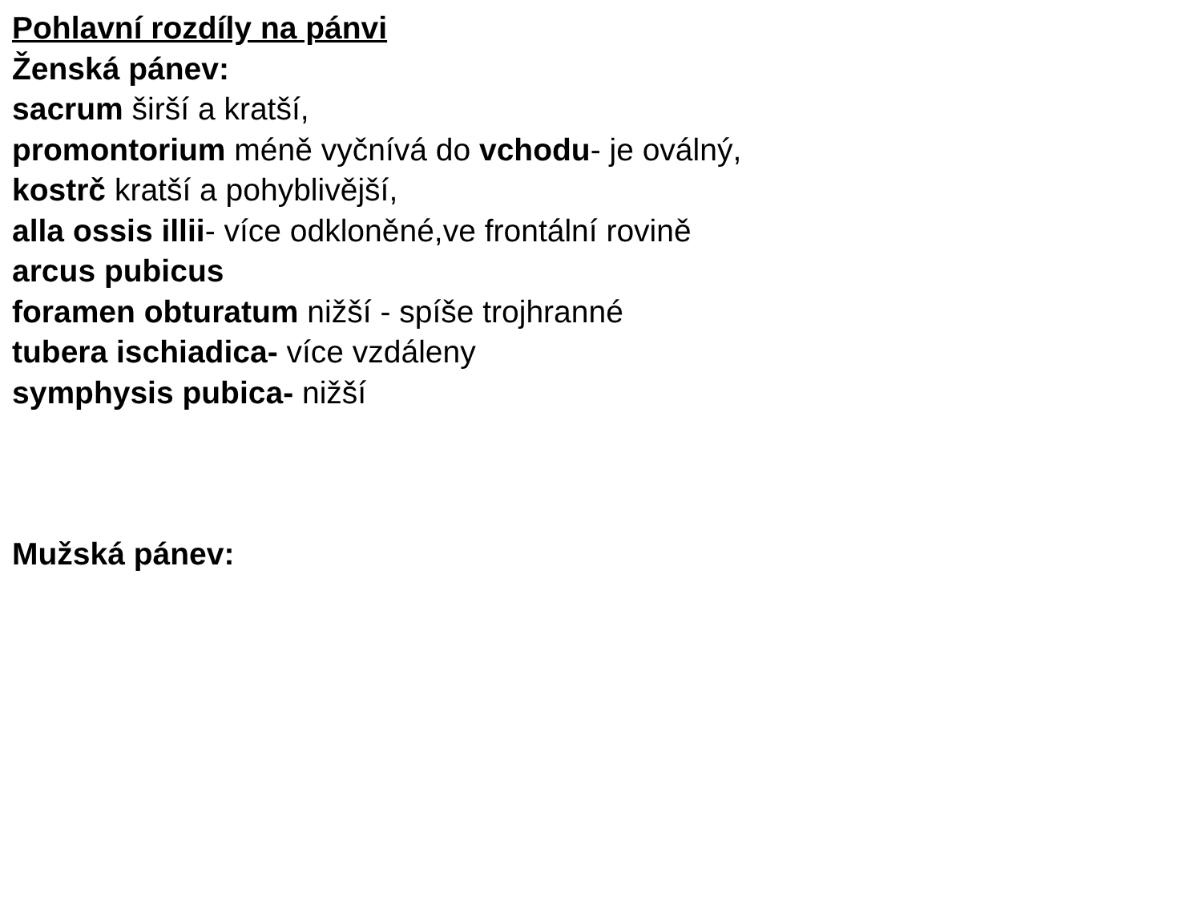Pohlavní rozdíly na pánvi
Ženská pánev:
sacrum širší a kratší,
promontorium méně vyčnívá do vchodu- je oválný,
kostrč kratší a pohyblivější,
alla ossis illii- více odkloněné,ve frontální rovině
arcus pubicus
foramen obturatum nižší - spíše trojhranné
tubera ischiadica- více vzdáleny
symphysis pubica- nižší
Mužská pánev: